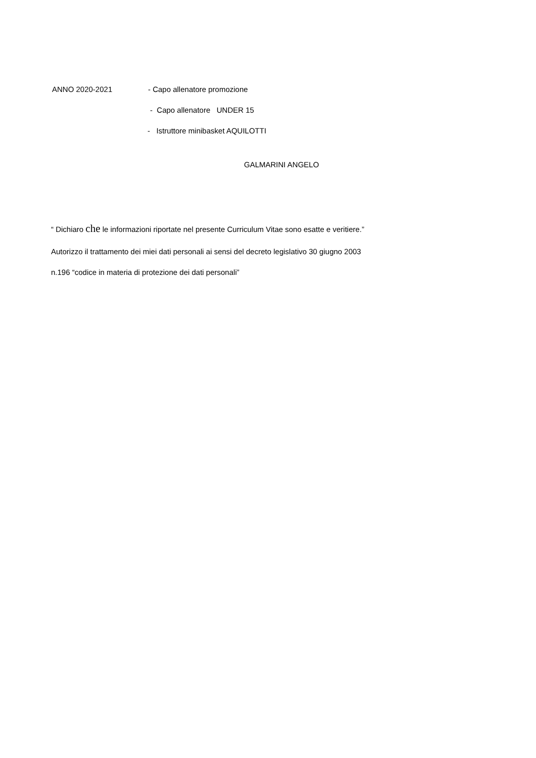ANNO 2020-2021 - Capo allenatore promozione
- Capo allenatore UNDER 15
- Istruttore minibasket AQUILOTTI
GALMARINI ANGELO
“ Dichiaro che le informazioni riportate nel presente Curriculum Vitae sono esatte e veritiere.”
Autorizzo il trattamento dei miei dati personali ai sensi del decreto legislativo 30 giugno 2003
n.196 “codice in materia di protezione dei dati personali”